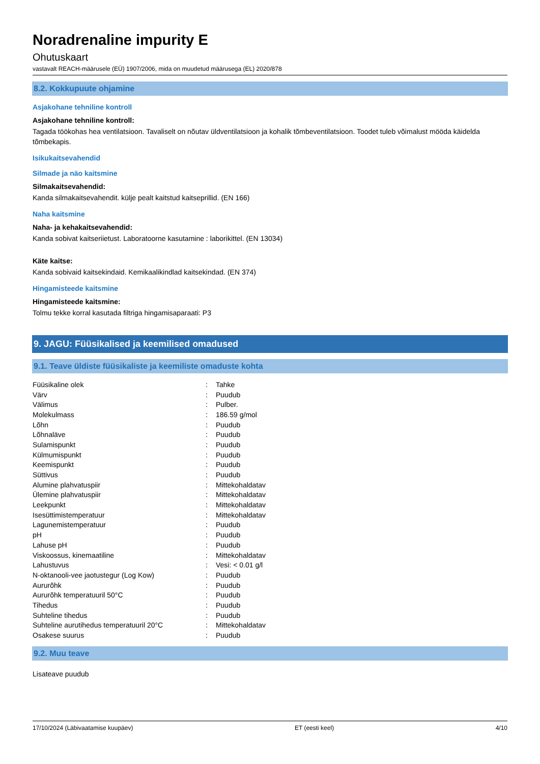Noradrenaline impurity E
Ohutuskaart
vastavalt REACH-määrusele (EÜ) 1907/2006, mida on muudetud määrusega (EL) 2020/878
8.2. Kokkupuute ohjamine
Asjakohane tehniline kontroll
Asjakohane tehniline kontroll:
Tagada töökohas hea ventilatsioon. Tavaliselt on nõutav üldventilatsioon ja kohalik tõmbeventilatsioon. Toodet tuleb võimalust mööda käidelda tõmbekapis.
Isikukaitsevahendid
Silmade ja näo kaitsmine
Silmakaitsevahendid:
Kanda silmakaitsevahendit. külje pealt kaitstud kaitseprillid. (EN 166)
Naha kaitsmine
Naha- ja kehakaitsevahendid:
Kanda sobivat kaitseriietust. Laboratoorne kasutamine : laborikittel. (EN 13034)
Käte kaitse:
Kanda sobivaid kaitsekindaid. Kemikaalikindlad kaitsekindad. (EN 374)
Hingamisteede kaitsmine
Hingamisteede kaitsmine:
Tolmu tekke korral kasutada filtriga hingamisaparaati: P3
9. JAGU: Füüsikalised ja keemilised omadused
9.1. Teave üldiste füüsikaliste ja keemiliste omaduste kohta
| Füüsikaline olek | : | Tahke |
| Värv | : | Puudub |
| Välimus | : | Pulber. |
| Molekulmass | : | 186.59 g/mol |
| Lõhn | : | Puudub |
| Lõhnaläve | : | Puudub |
| Sulamispunkt | : | Puudub |
| Külmumispunkt | : | Puudub |
| Keemispunkt | : | Puudub |
| Süttivus | : | Puudub |
| Alumine plahvatuspiir | : | Mittekohaldatav |
| Ülemine plahvatuspiir | : | Mittekohaldatav |
| Leekpunkt | : | Mittekohaldatav |
| Isesüttimistemperatuur | : | Mittekohaldatav |
| Lagunemistemperatuur | : | Puudub |
| pH | : | Puudub |
| Lahuse pH | : | Puudub |
| Viskoossus, kinemaatiline | : | Mittekohaldatav |
| Lahustuvus | : | Vesi: < 0.01 g/l |
| N-oktanooli-vee jaotustegur (Log Kow) | : | Puudub |
| Aururõhk | : | Puudub |
| Aururõhk temperatuuril 50°C | : | Puudub |
| Tihedus | : | Puudub |
| Suhteline tihedus | : | Puudub |
| Suhteline aurutihedus temperatuuril 20°C | : | Mittekohaldatav |
| Osakese suurus | : | Puudub |
9.2. Muu teave
Lisateave puudub
17/10/2024 (Läbivaatamise kuupäev) ET (eesti keel) 4/10